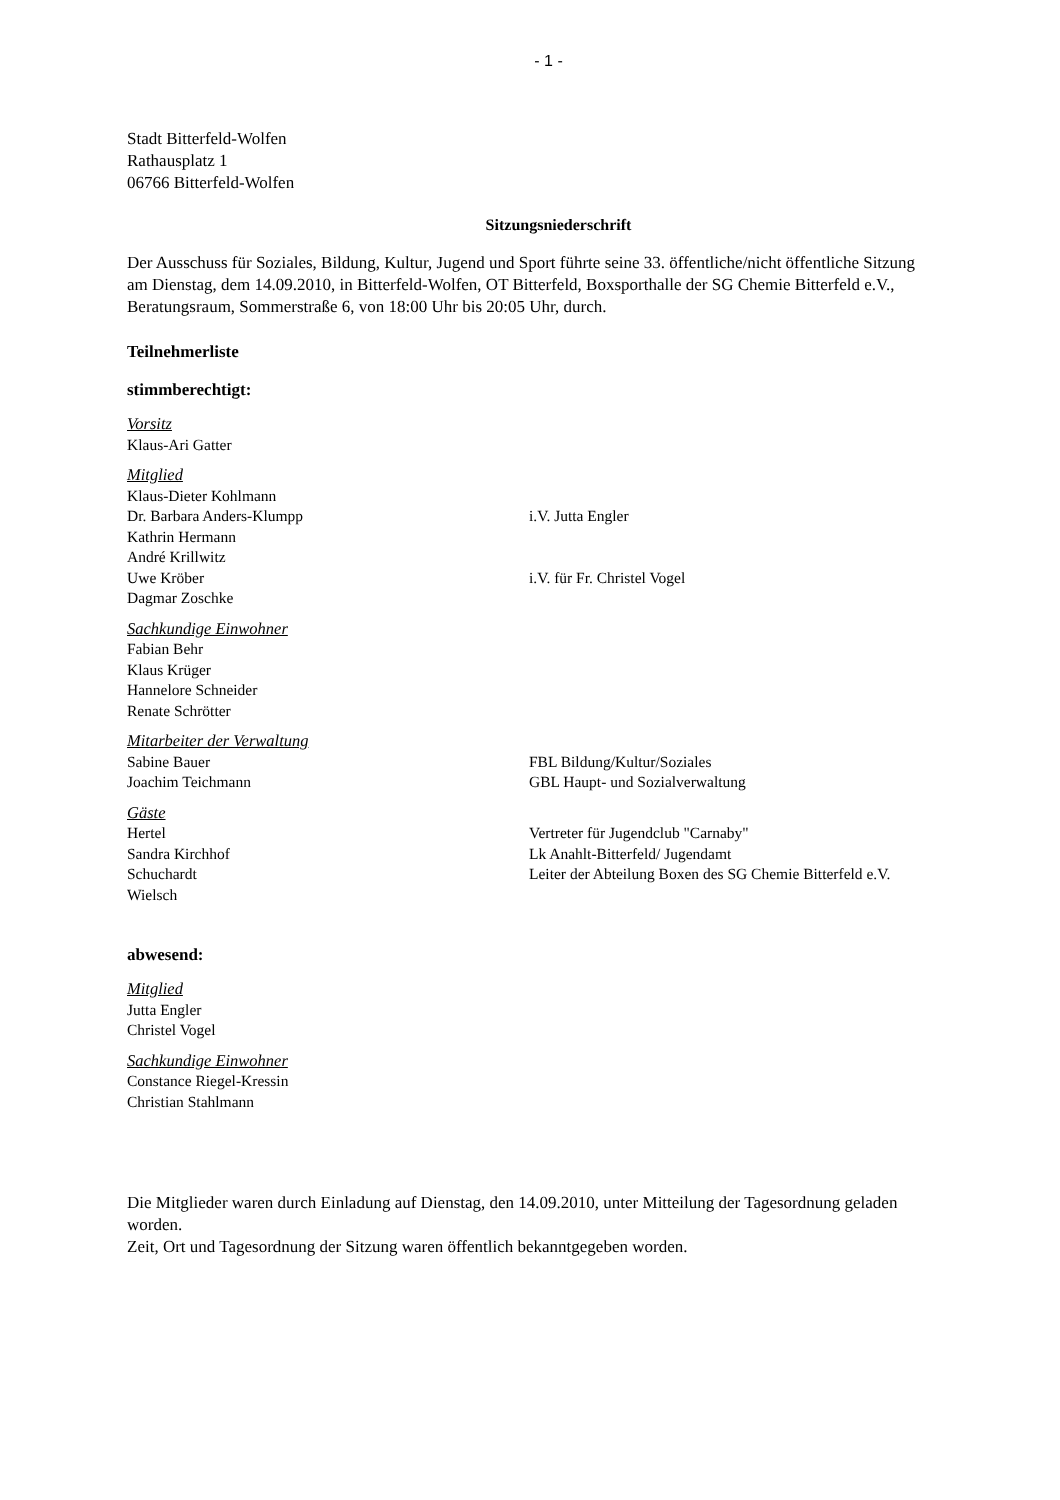- 1 -
Stadt Bitterfeld-Wolfen
Rathausplatz 1
06766 Bitterfeld-Wolfen
Sitzungsniederschrift
Der Ausschuss für Soziales, Bildung, Kultur, Jugend und Sport führte seine 33. öffentliche/nicht öffentliche Sitzung am Dienstag, dem 14.09.2010, in Bitterfeld-Wolfen, OT Bitterfeld, Boxsporthalle der SG Chemie Bitterfeld e.V., Beratungsraum, Sommerstraße 6, von 18:00 Uhr bis 20:05 Uhr, durch.
Teilnehmerliste
stimmberechtigt:
Vorsitz
Klaus-Ari Gatter
Mitglied
Klaus-Dieter Kohlmann
Dr. Barbara Anders-Klumpp i.V. Jutta Engler
Kathrin Hermann
André Krillwitz
Uwe Kröber i.V. für Fr. Christel Vogel
Dagmar Zoschke
Sachkundige Einwohner
Fabian Behr
Klaus Krüger
Hannelore Schneider
Renate Schrötter
Mitarbeiter der Verwaltung
Sabine Bauer FBL Bildung/Kultur/Soziales
Joachim Teichmann GBL Haupt- und Sozialverwaltung
Gäste
Hertel Vertreter für Jugendclub "Carnaby"
Sandra Kirchhof Lk Anahlt-Bitterfeld/ Jugendamt
Schuchardt Leiter der Abteilung Boxen des SG Chemie Bitterfeld e.V.
Wielsch
abwesend:
Mitglied
Jutta Engler
Christel Vogel
Sachkundige Einwohner
Constance Riegel-Kressin
Christian Stahlmann
Die Mitglieder waren durch Einladung auf Dienstag, den 14.09.2010, unter Mitteilung der Tagesordnung geladen worden.
Zeit, Ort und Tagesordnung der Sitzung waren öffentlich bekanntgegeben worden.